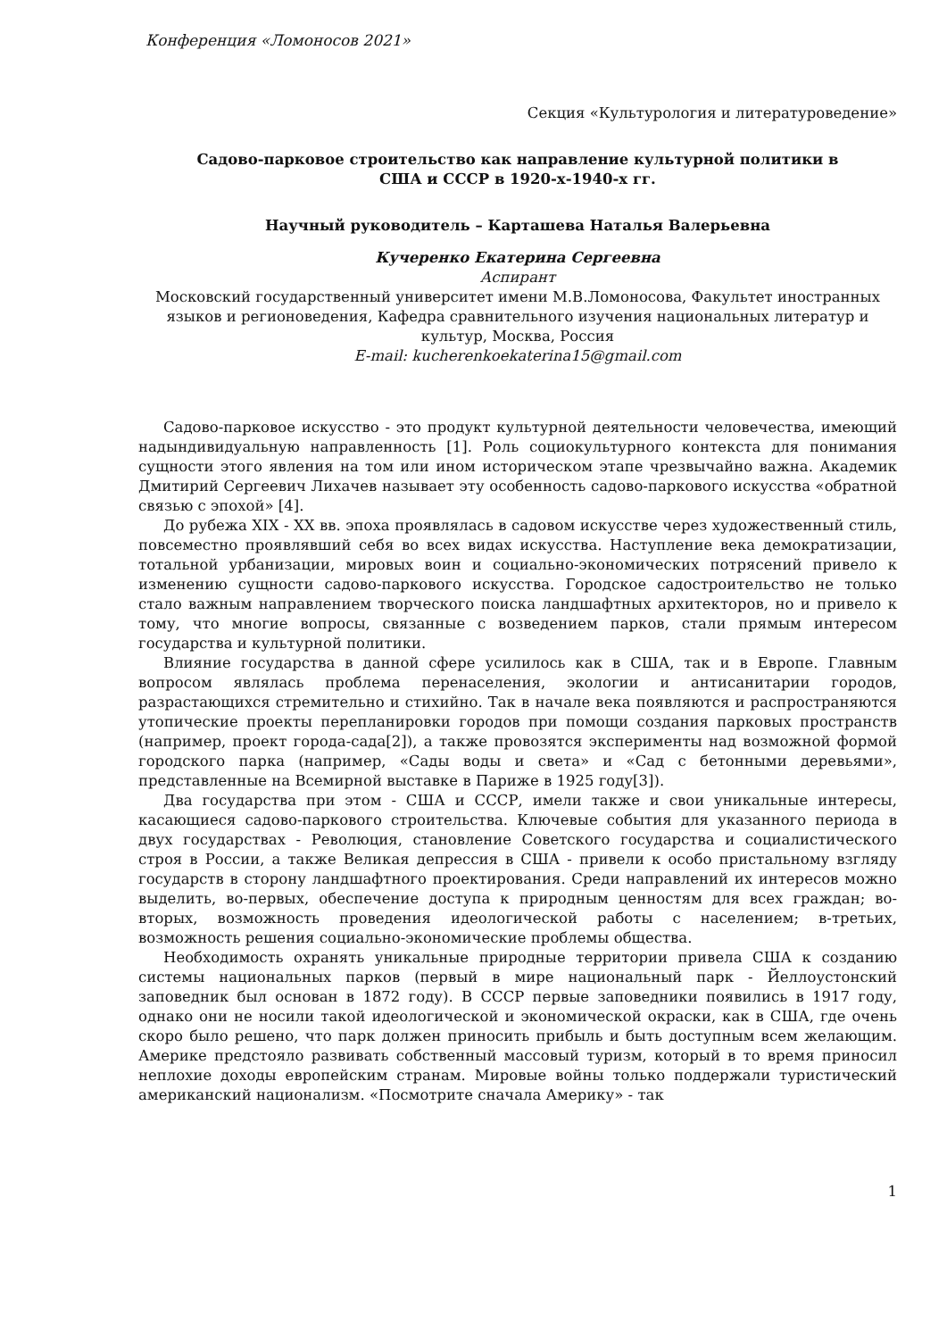Конференция «Ломоносов 2021»
Секция «Культурология и литературоведение»
Садово-парковое строительство как направление культурной политики в
США и СССР в 1920-х-1940-х гг.
Научный руководитель – Карташева Наталья Валерьевна
Кучеренко Екатерина Сергеевна
Аспирант
Московский государственный университет имени М.В.Ломоносова, Факультет иностранных языков и регионоведения, Кафедра сравнительного изучения национальных литератур и культур, Москва, Россия
E-mail: kucherenkoekaterina15@gmail.com
Садово-парковое искусство - это продукт культурной деятельности человечества, имеющий надындивидуальную направленность [1]. Роль социокультурного контекста для понимания сущности этого явления на том или ином историческом этапе чрезвычайно важна. Академик Дмитирий Сергеевич Лихачев называет эту особенность садово-паркового искусства «обратной связью с эпохой» [4].
До рубежа XIX - XX вв. эпоха проявлялась в садовом искусстве через художественный стиль, повсеместно проявлявший себя во всех видах искусства. Наступление века демократизации, тотальной урбанизации, мировых воин и социально-экономических потрясений привело к изменению сущности садово-паркового искусства. Городское садостроительство не только стало важным направлением творческого поиска ландшафтных архитекторов, но и привело к тому, что многие вопросы, связанные с возведением парков, стали прямым интересом государства и культурной политики.
Влияние государства в данной сфере усилилось как в США, так и в Европе. Главным вопросом являлась проблема перенаселения, экологии и антисанитарии городов, разрастающихся стремительно и стихийно. Так в начале века появляются и распространяются утопические проекты перепланировки городов при помощи создания парковых пространств (например, проект города-сада[2]), а также провозятся эксперименты над возможной формой городского парка (например, «Сады воды и света» и «Сад с бетонными деревьями», представленные на Всемирной выставке в Париже в 1925 году[3]).
Два государства при этом - США и СССР, имели также и свои уникальные интересы, касающиеся садово-паркового строительства. Ключевые события для указанного периода в двух государствах - Революция, становление Советского государства и социалистического строя в России, а также Великая депрессия в США - привели к особо пристальному взгляду государств в сторону ландшафтного проектирования. Среди направлений их интересов можно выделить, во-первых, обеспечение доступа к природным ценностям для всех граждан; во-вторых, возможность проведения идеологической работы с населением; в-третьих, возможность решения социально-экономические проблемы общества.
Необходимость охранять уникальные природные территории привела США к созданию системы национальных парков (первый в мире национальный парк - Йеллоустонский заповедник был основан в 1872 году). В СССР первые заповедники появились в 1917 году, однако они не носили такой идеологической и экономической окраски, как в США, где очень скоро было решено, что парк должен приносить прибыль и быть доступным всем желающим. Америке предстояло развивать собственный массовый туризм, который в то время приносил неплохие доходы европейским странам. Мировые войны только поддержали туристический американский национализм. «Посмотрите сначала Америку» - так
1